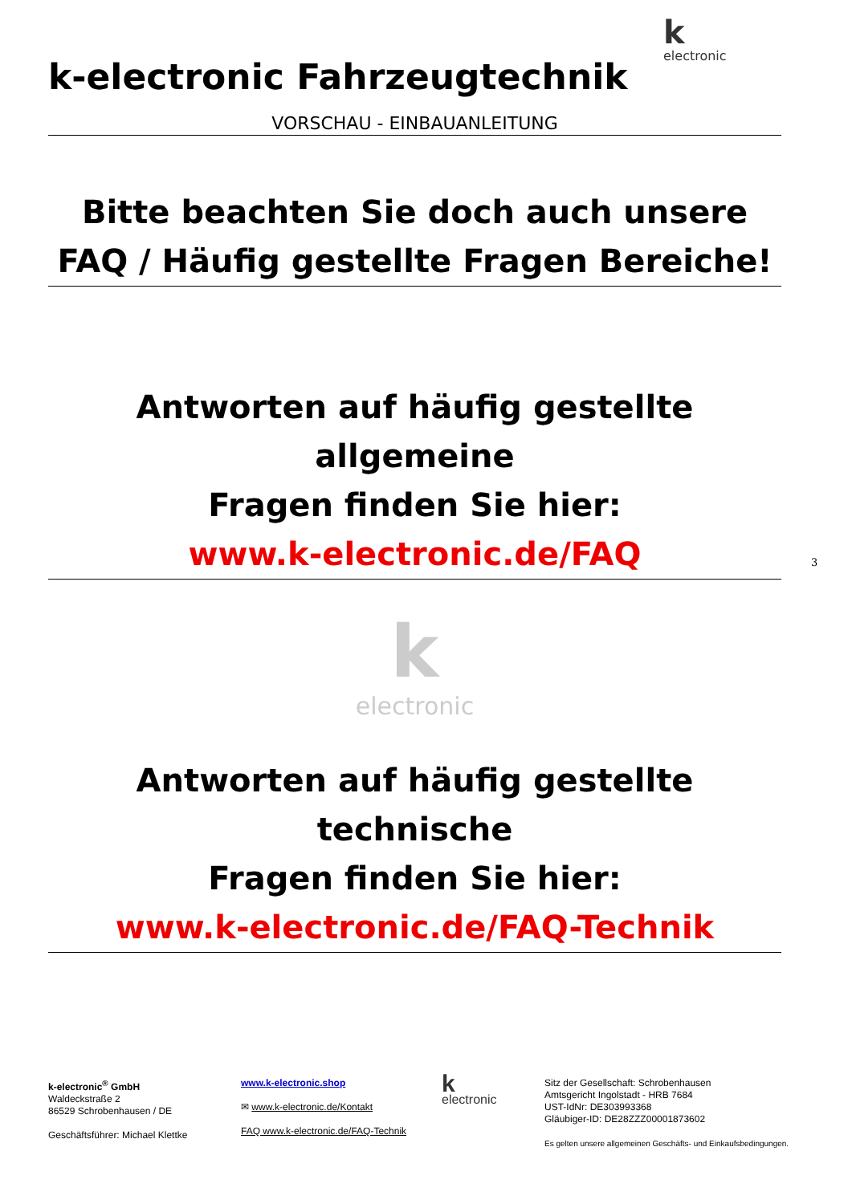kelectronic
k-electronic Fahrzeugtechnik
VORSCHAU - EINBAUANLEITUNG
Bitte beachten Sie doch auch unsere
FAQ / Häufig gestellte Fragen Bereiche!
Antworten auf häufig gestellte allgemeine
Fragen finden Sie hier:
www.k-electronic.de/FAQ
kelectronic
Antworten auf häufig gestellte technische
Fragen finden Sie hier:
www.k-electronic.de/FAQ-Technik
3
k-electronic<sup>®</sup> GmbH
Waldeckstraße 2
86529 Schrobenhausen / DE
Geschäftsführer: Michael Klettke
www.k-electronic.shop
✉ www.k-electronic.de/Kontakt
FAQ www.k-electronic.de/FAQ-Technik
k
electronic
Sitz der Gesellschaft: Schrobenhausen
Amtsgericht Ingolstadt - HRB 7684
UST-IdNr: DE303993368
Gläubiger-ID: DE28ZZZ00001873602
Es gelten unsere allgemeinen Geschäfts- und Einkaufsbedingungen.